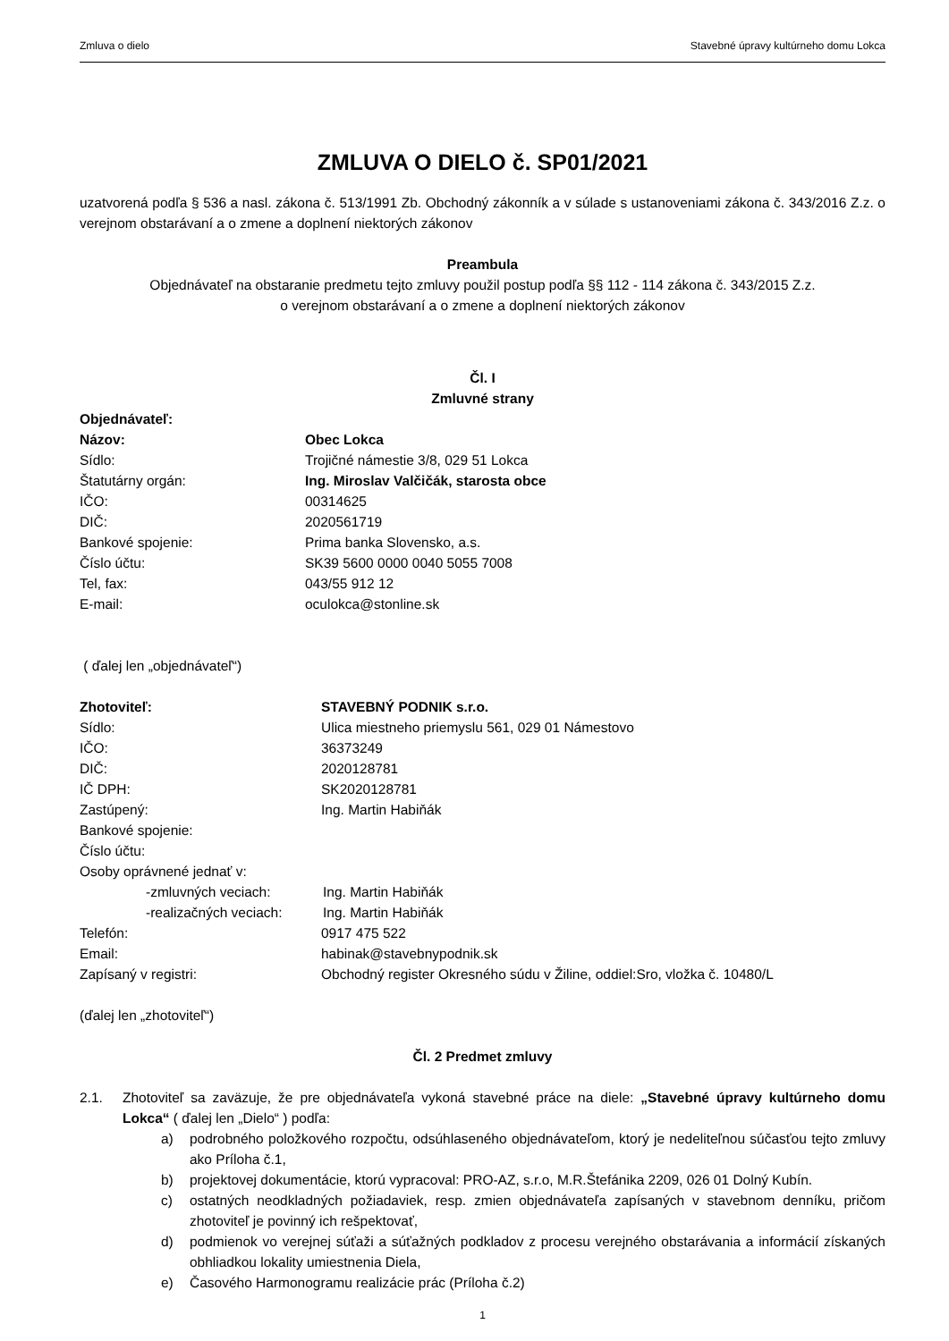Zmluva o dielo Stavebné úpravy kultúrneho domu Lokca
ZMLUVA O DIELO č. SP01/2021
uzatvorená podľa § 536 a nasl. zákona č. 513/1991 Zb. Obchodný zákonník a v súlade s ustanoveniami zákona č. 343/2016 Z.z. o verejnom obstarávaní a o zmene a doplnení niektorých zákonov
Preambula
Objednávateľ na obstaranie predmetu tejto zmluvy použil postup podľa §§ 112 - 114 zákona č. 343/2015 Z.z.
o verejnom obstarávaní a o zmene a doplnení niektorých zákonov
Čl. I
Zmluvné strany
Objednávateľ:
Názov: Obec Lokca
Sídlo: Trojičné námestie 3/8, 029 51 Lokca
Štatutárny orgán: Ing. Miroslav Valčičák, starosta obce
IČO: 00314625
DIČ: 2020561719
Bankové spojenie: Prima banka Slovensko, a.s.
Číslo účtu: SK39 5600 0000 0040 5055 7008
Tel, fax: 043/55 912 12
E-mail: oculokca@stonline.sk
( ďalej len „objednávateľ“)
Zhotoviteľ: STAVEBNÝ PODNIK s.r.o.
Sídlo: Ulica miestneho priemyslu 561, 029 01 Námestovo
IČO: 36373249
DIČ: 2020128781
IČ DPH: SK2020128781
Zastúpený: Ing. Martin Habiňák
Bankové spojenie:
Číslo účtu:
Osoby oprávnené jednať v:
-zmluvných veciach: Ing. Martin Habiňák
-realizačných veciach: Ing. Martin Habiňák
Telefón: 0917 475 522
Email: habinak@stavebnypodnik.sk
Zapísaný v registri: Obchodný register Okresného súdu v Žiline, oddiel:Sro, vložka č. 10480/L
(ďalej len „zhotoviteľ“)
Čl. 2 Predmet zmluvy
2.1. Zhotoviteľ sa zaväzuje, že pre objednávateľa vykoná stavebné práce na diele: „Stavebné úpravy kultúrneho domu Lokca“ ( ďalej len „Dielo“ ) podľa:
a) podrobného položkového rozpočtu, odsúhlaseného objednávateľom, ktorý je nedeliteľnou súčasťou tejto zmluvy ako Príloha č.1,
b) projektovej dokumentácie, ktorú vypracoval: PRO-AZ, s.r.o, M.R.Štefánika 2209, 026 01 Dolný Kubín.
c) ostatných neodkladných požiadaviek, resp. zmien objednávateľa zapísaných v stavebnom denníku, pričom zhotoviteľ je povinný ich rešpektovať,
d) podmienok vo verejnej súťaži a súťažných podkladov z procesu verejného obstarávania a informácií získaných obhliadkou lokality umiestnenia Diela,
e) Časového Harmonogramu realizácie prác (Príloha č.2)
1